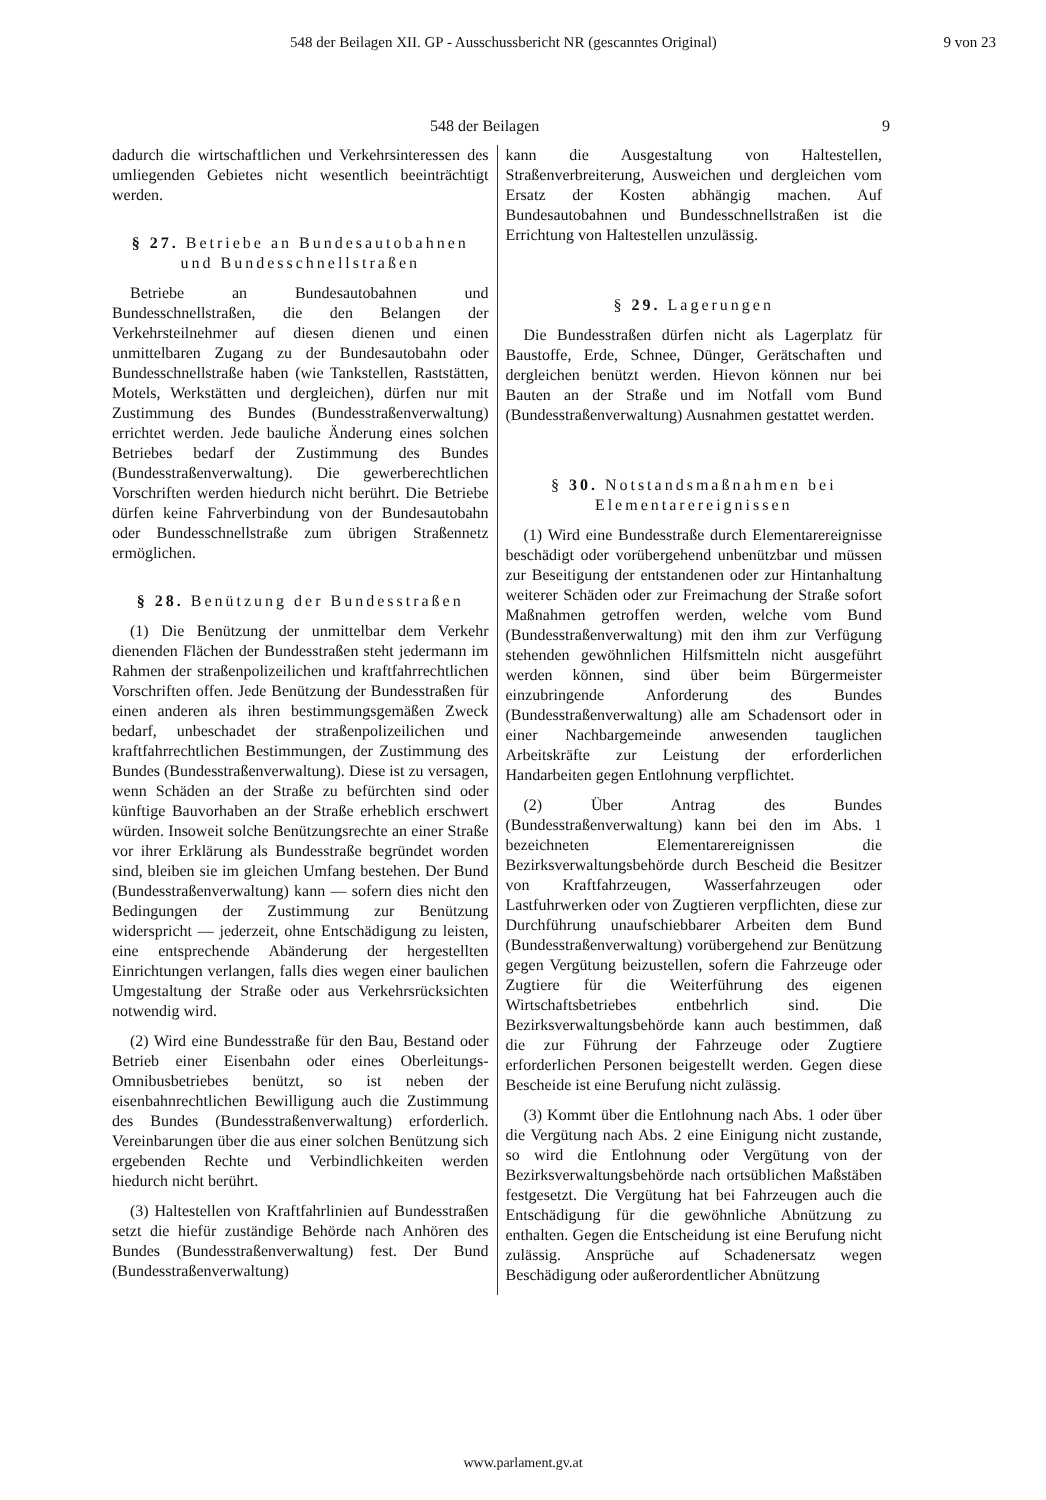548 der Beilagen XII. GP - Ausschussbericht NR (gescanntes Original) 9 von 23
548 der Beilagen 9
dadurch die wirtschaftlichen und Verkehrsinteressen des umliegenden Gebietes nicht wesentlich beeinträchtigt werden.
§ 27. Betriebe an Bundesautobahnen und Bundesschnellstraßen
Betriebe an Bundesautobahnen und Bundesschnellstraßen, die den Belangen der Verkehrsteilnehmer auf diesen dienen und einen unmittelbaren Zugang zu der Bundesautobahn oder Bundesschnellstraße haben (wie Tankstellen, Raststätten, Motels, Werkstätten und dergleichen), dürfen nur mit Zustimmung des Bundes (Bundesstraßenverwaltung) errichtet werden. Jede bauliche Änderung eines solchen Betriebes bedarf der Zustimmung des Bundes (Bundesstraßenverwaltung). Die gewerberechtlichen Vorschriften werden hiedurch nicht berührt. Die Betriebe dürfen keine Fahrverbindung von der Bundesautobahn oder Bundesschnellstraße zum übrigen Straßennetz ermöglichen.
§ 28. Benützung der Bundesstraßen
(1) Die Benützung der unmittelbar dem Verkehr dienenden Flächen der Bundesstraßen steht jedermann im Rahmen der straßenpolizeilichen und kraftfahrrechtlichen Vorschriften offen. Jede Benützung der Bundesstraßen für einen anderen als ihren bestimmungsgemäßen Zweck bedarf, unbeschadet der straßenpolizeilichen und kraftfahrrechtlichen Bestimmungen, der Zustimmung des Bundes (Bundesstraßenverwaltung). Diese ist zu versagen, wenn Schäden an der Straße zu befürchten sind oder künftige Bauvorhaben an der Straße erheblich erschwert würden. Insoweit solche Benützungsrechte an einer Straße vor ihrer Erklärung als Bundesstraße begründet worden sind, bleiben sie im gleichen Umfang bestehen. Der Bund (Bundesstraßenverwaltung) kann — sofern dies nicht den Bedingungen der Zustimmung zur Benützung widerspricht — jederzeit, ohne Entschädigung zu leisten, eine entsprechende Abänderung der hergestellten Einrichtungen verlangen, falls dies wegen einer baulichen Umgestaltung der Straße oder aus Verkehrsrücksichten notwendig wird.
(2) Wird eine Bundesstraße für den Bau, Bestand oder Betrieb einer Eisenbahn oder eines Oberleitungs-Omnibusbetriebes benützt, so ist neben der eisenbahnrechtlichen Bewilligung auch die Zustimmung des Bundes (Bundesstraßenverwaltung) erforderlich. Vereinbarungen über die aus einer solchen Benützung sich ergebenden Rechte und Verbindlichkeiten werden hiedurch nicht berührt.
(3) Haltestellen von Kraftfahrlinien auf Bundesstraßen setzt die hiefür zuständige Behörde nach Anhören des Bundes (Bundesstraßenverwaltung) fest. Der Bund (Bundesstraßenverwaltung)
kann die Ausgestaltung von Haltestellen, Straßenverbreiterung, Ausweichen und dergleichen vom Ersatz der Kosten abhängig machen. Auf Bundesautobahnen und Bundesschnellstraßen ist die Errichtung von Haltestellen unzulässig.
§ 29. Lagerungen
Die Bundesstraßen dürfen nicht als Lagerplatz für Baustoffe, Erde, Schnee, Dünger, Gerätschaften und dergleichen benützt werden. Hievon können nur bei Bauten an der Straße und im Notfall vom Bund (Bundesstraßenverwaltung) Ausnahmen gestattet werden.
§ 30. Notstandsmaßnahmen bei Elementarereignissen
(1) Wird eine Bundesstraße durch Elementarereignisse beschädigt oder vorübergehend unbenützbar und müssen zur Beseitigung der entstandenen oder zur Hintanhaltung weiterer Schäden oder zur Freimachung der Straße sofort Maßnahmen getroffen werden, welche vom Bund (Bundesstraßenverwaltung) mit den ihm zur Verfügung stehenden gewöhnlichen Hilfsmitteln nicht ausgeführt werden können, sind über beim Bürgermeister einzubringende Anforderung des Bundes (Bundesstraßenverwaltung) alle am Schadensort oder in einer Nachbargemeinde anwesenden tauglichen Arbeitskräfte zur Leistung der erforderlichen Handarbeiten gegen Entlohnung verpflichtet.
(2) Über Antrag des Bundes (Bundesstraßenverwaltung) kann bei den im Abs. 1 bezeichneten Elementarereignissen die Bezirksverwaltungsbehörde durch Bescheid die Besitzer von Kraftfahrzeugen, Wasserfahrzeugen oder Lastfuhrwerken oder von Zugtieren verpflichten, diese zur Durchführung unaufschiebbarer Arbeiten dem Bund (Bundesstraßenverwaltung) vorübergehend zur Benützung gegen Vergütung beizustellen, sofern die Fahrzeuge oder Zugtiere für die Weiterführung des eigenen Wirtschaftsbetriebes entbehrlich sind. Die Bezirksverwaltungsbehörde kann auch bestimmen, daß die zur Führung der Fahrzeuge oder Zugtiere erforderlichen Personen beigestellt werden. Gegen diese Bescheide ist eine Berufung nicht zulässig.
(3) Kommt über die Entlohnung nach Abs. 1 oder über die Vergütung nach Abs. 2 eine Einigung nicht zustande, so wird die Entlohnung oder Vergütung von der Bezirksverwaltungsbehörde nach ortsüblichen Maßstäben festgesetzt. Die Vergütung hat bei Fahrzeugen auch die Entschädigung für die gewöhnliche Abnützung zu enthalten. Gegen die Entscheidung ist eine Berufung nicht zulässig. Ansprüche auf Schadenersatz wegen Beschädigung oder außerordentlicher Abnützung
www.parlament.gv.at